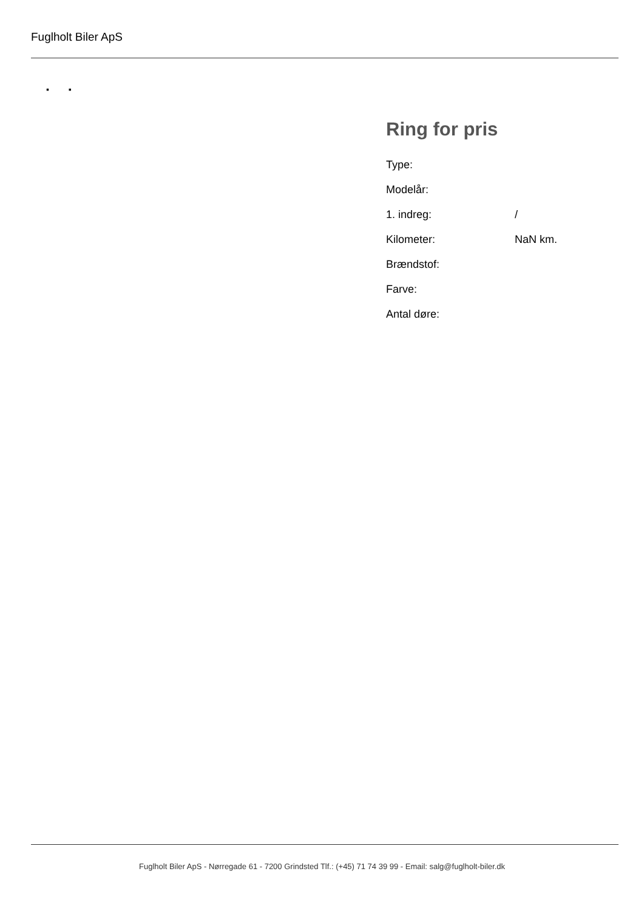Fuglholt Biler ApS
▪ ▪
Ring for pris
| Type: | |
| Modelår: | |
| 1. indreg: | / |
| Kilometer: | NaN km. |
| Brændstof: | |
| Farve: | |
| Antal døre: | |
Fuglholt Biler ApS - Nørregade 61 - 7200 Grindsted Tlf.: (+45) 71 74 39 99 - Email: salg@fuglholt-biler.dk